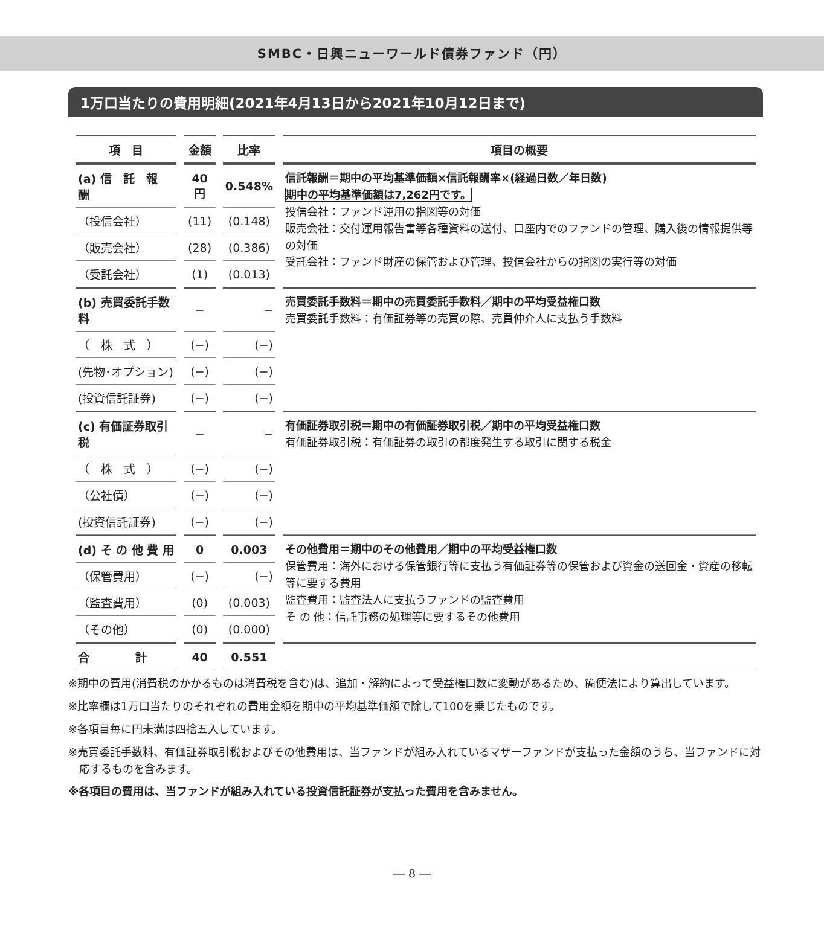SMBC・日興ニューワールド債券ファンド（円）
1万口当たりの費用明細(2021年4月13日から2021年10月12日まで)
| 項 目 | 金額 | 比率 | 項目の概要 |
| --- | --- | --- | --- |
| (a) 信 託 報 酬 | 40円 | 0.548% | 信託報酬＝期中の平均基準価額×信託報酬率×(経過日数／年日数) 期中の平均基準価額は7,262円です。 投信会社：ファンド運用の指図等の対価 販売会社：交付運用報告書等各種資料の送付、口座内でのファンドの管理、購入後の情報提供等の対価 受託会社：ファンド財産の保管および管理、投信会社からの指図の実行等の対価 |
| （投信会社） | (11) | (0.148) | |
| （販売会社） | (28) | (0.386) | |
| （受託会社） | (1) | (0.013) | |
| (b) 売買委託手数料 | − | − | 売買委託手数料＝期中の売買委託手数料／期中の平均受益権口数 売買委託手数料：有価証券等の売買の際、売買仲介人に支払う手数料 |
| （ 株 式 ） | (−) | (−) | |
| (先物･オプション) | (−) | (−) | |
| (投資信託証券) | (−) | (−) | |
| (c) 有価証券取引税 | − | − | 有価証券取引税＝期中の有価証券取引税／期中の平均受益権口数 有価証券取引税：有価証券の取引の都度発生する取引に関する税金 |
| （ 株 式 ） | (−) | (−) | |
| （公社債） | (−) | (−) | |
| (投資信託証券) | (−) | (−) | |
| (d) そ の 他 費 用 | 0 | 0.003 | その他費用＝期中のその他費用／期中の平均受益権口数 保管費用：海外における保管銀行等に支払う有価証券等の保管および資金の送回金・資産の移転等に要する費用 監査費用：監査法人に支払うファンドの監査費用 そ の 他：信託事務の処理等に要するその他費用 |
| （保管費用） | (−) | (−) | |
| （監査費用） | (0) | (0.003) | |
| （その他） | (0) | (0.000) | |
| 合 計 | 40 | 0.551 | |
※期中の費用(消費税のかかるものは消費税を含む)は、追加・解約によって受益権口数に変動があるため、簡便法により算出しています。
※比率欄は1万口当たりのそれぞれの費用金額を期中の平均基準価額で除して100を乗じたものです。
※各項目毎に円未満は四捨五入しています。
※売買委託手数料、有価証券取引税およびその他費用は、当ファンドが組み入れているマザーファンドが支払った金額のうち、当ファンドに対応するものを含みます。
※各項目の費用は、当ファンドが組み入れている投資信託証券が支払った費用を含みません。
― 8 ―